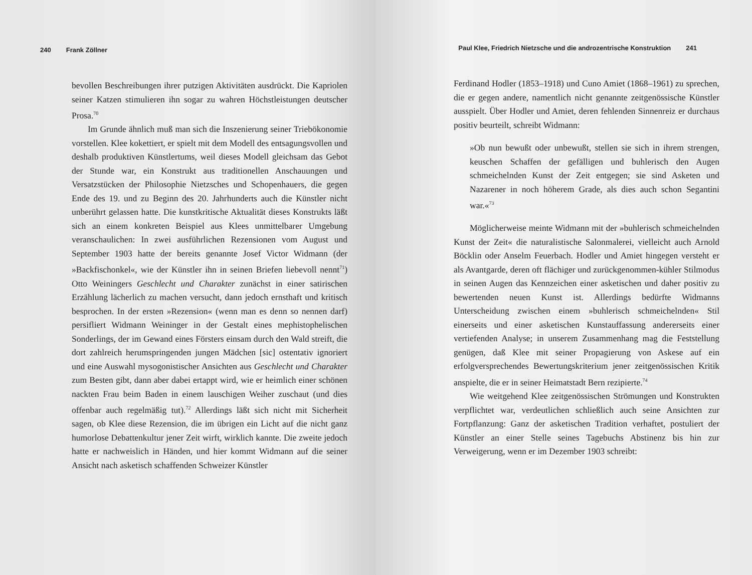240 Frank Zöllner
bevollen Beschreibungen ihrer putzigen Aktivitäten ausdrückt. Die Kapriolen seiner Katzen stimulieren ihn sogar zu wahren Höchstleistungen deutscher Prosa.<sup>70</sup>
Im Grunde ähnlich muß man sich die Inszenierung seiner Triebökonomie vorstellen. Klee kokettiert, er spielt mit dem Modell des entsagungsvollen und deshalb produktiven Künstlertums, weil dieses Modell gleichsam das Gebot der Stunde war, ein Konstrukt aus traditionellen Anschauungen und Versatzstücken der Philosophie Nietzsches und Schopenhauers, die gegen Ende des 19. und zu Beginn des 20. Jahrhunderts auch die Künstler nicht unberührt gelassen hatte. Die kunstkritische Aktualität dieses Konstrukts läßt sich an einem konkreten Beispiel aus Klees unmittelbarer Umgebung veranschaulichen: In zwei ausführlichen Rezensionen vom August und September 1903 hatte der bereits genannte Josef Victor Widmann (der »Backfischonkel«, wie der Künstler ihn in seinen Briefen liebevoll nennt<sup>71</sup>) Otto Weiningers Geschlecht und Charakter zunächst in einer satirischen Erzählung lächerlich zu machen versucht, dann jedoch ernsthaft und kritisch besprochen. In der ersten »Rezension« (wenn man es denn so nennen darf) persifliert Widmann Weininger in der Gestalt eines mephistophelischen Sonderlings, der im Gewand eines Försters einsam durch den Wald streift, die dort zahlreich herumspringenden jungen Mädchen [sic] ostentativ ignoriert und eine Auswahl mysogonistischer Ansichten aus Geschlecht und Charakter zum Besten gibt, dann aber dabei ertappt wird, wie er heimlich einer schönen nackten Frau beim Baden in einem lauschigen Weiher zuschaut (und dies offenbar auch regelmäßig tut).<sup>72</sup> Allerdings läßt sich nicht mit Sicherheit sagen, ob Klee diese Rezension, die im übrigen ein Licht auf die nicht ganz humorlose Debattenkultur jener Zeit wirft, wirklich kannte. Die zweite jedoch hatte er nachweislich in Händen, und hier kommt Widmann auf die seiner Ansicht nach asketisch schaffenden Schweizer Künstler
Paul Klee, Friedrich Nietzsche und die androzentrische Konstruktion 241
Ferdinand Hodler (1853–1918) und Cuno Amiet (1868–1961) zu sprechen, die er gegen andere, namentlich nicht genannte zeitgenössische Künstler ausspielt. Über Hodler und Amiet, deren fehlenden Sinnenreiz er durchaus positiv beurteilt, schreibt Widmann:
»Ob nun bewußt oder unbewußt, stellen sie sich in ihrem strengen, keuschen Schaffen der gefälligen und buhlerisch den Augen schmeichelnden Kunst der Zeit entgegen; sie sind Asketen und Nazarener in noch höherem Grade, als dies auch schon Segantini war.«<sup>73</sup>
Möglicherweise meinte Widmann mit der »buhlerisch schmeichelnden Kunst der Zeit« die naturalistische Salonmalerei, vielleicht auch Arnold Böcklin oder Anselm Feuerbach. Hodler und Amiet hingegen versteht er als Avantgarde, deren oft flächiger und zurückgenommen-kühler Stilmodus in seinen Augen das Kennzeichen einer asketischen und daher positiv zu bewertenden neuen Kunst ist. Allerdings bedürfte Widmanns Unterscheidung zwischen einem »buhlerisch schmeichelnden« Stil einerseits und einer asketischen Kunstauffassung andererseits einer vertiefenden Analyse; in unserem Zusammenhang mag die Feststellung genügen, daß Klee mit seiner Propagierung von Askese auf ein erfolgversprechendes Bewertungskriterium jener zeitgenössischen Kritik anspielte, die er in seiner Heimatstadt Bern rezipierte.<sup>74</sup>
Wie weitgehend Klee zeitgenössischen Strömungen und Konstrukten verpflichtet war, verdeutlichen schließlich auch seine Ansichten zur Fortpflanzung: Ganz der asketischen Tradition verhaftet, postuliert der Künstler an einer Stelle seines Tagebuchs Abstinenz bis hin zur Verweigerung, wenn er im Dezember 1903 schreibt: